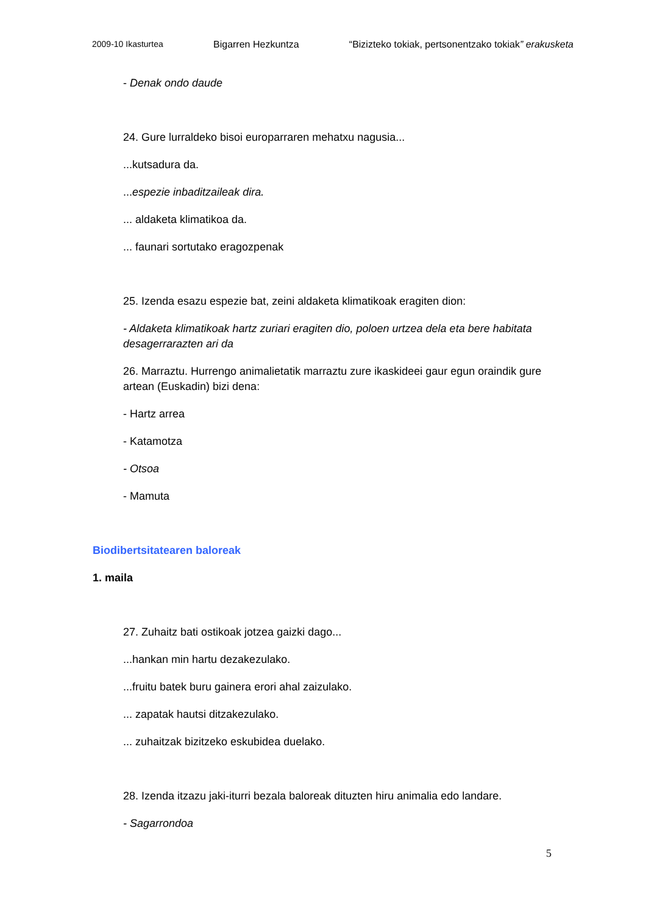2009-10 Ikasturtea Bigarren Hezkuntza “Bizizteko tokiak, pertsonentzako tokiak” erakusketa
- Denak ondo daude
24. Gure lurraldeko bisoi europarraren mehatxu nagusia...
...kutsadura da.
...espezie inbaditzaileak dira.
... aldaketa klimatikoa da.
... faunari sortutako eragozpenak
25. Izenda esazu espezie bat, zeini aldaketa klimatikoak eragiten dion:
- Aldaketa klimatikoak hartz zuriari eragiten dio, poloen urtzea dela eta bere habitata desagerrarazten ari da
26. Marraztu. Hurrengo animalietatik marraztu zure ikaskideei gaur egun oraindik gure artean (Euskadin) bizi dena:
- Hartz arrea
- Katamotza
- Otsoa
- Mamuta
Biodibertsitatearen baloreak
1. maila
27. Zuhaitz bati ostikoak jotzea gaizki dago...
...hankan min hartu dezakezulako.
...fruitu batek buru gainera erori ahal zaizulako.
... zapatak hautsi ditzakezulako.
... zuhaitzak bizitzeko eskubidea duelako.
28. Izenda itzazu jaki-iturri bezala baloreak dituzten hiru animalia edo landare.
- Sagarrondoa
5